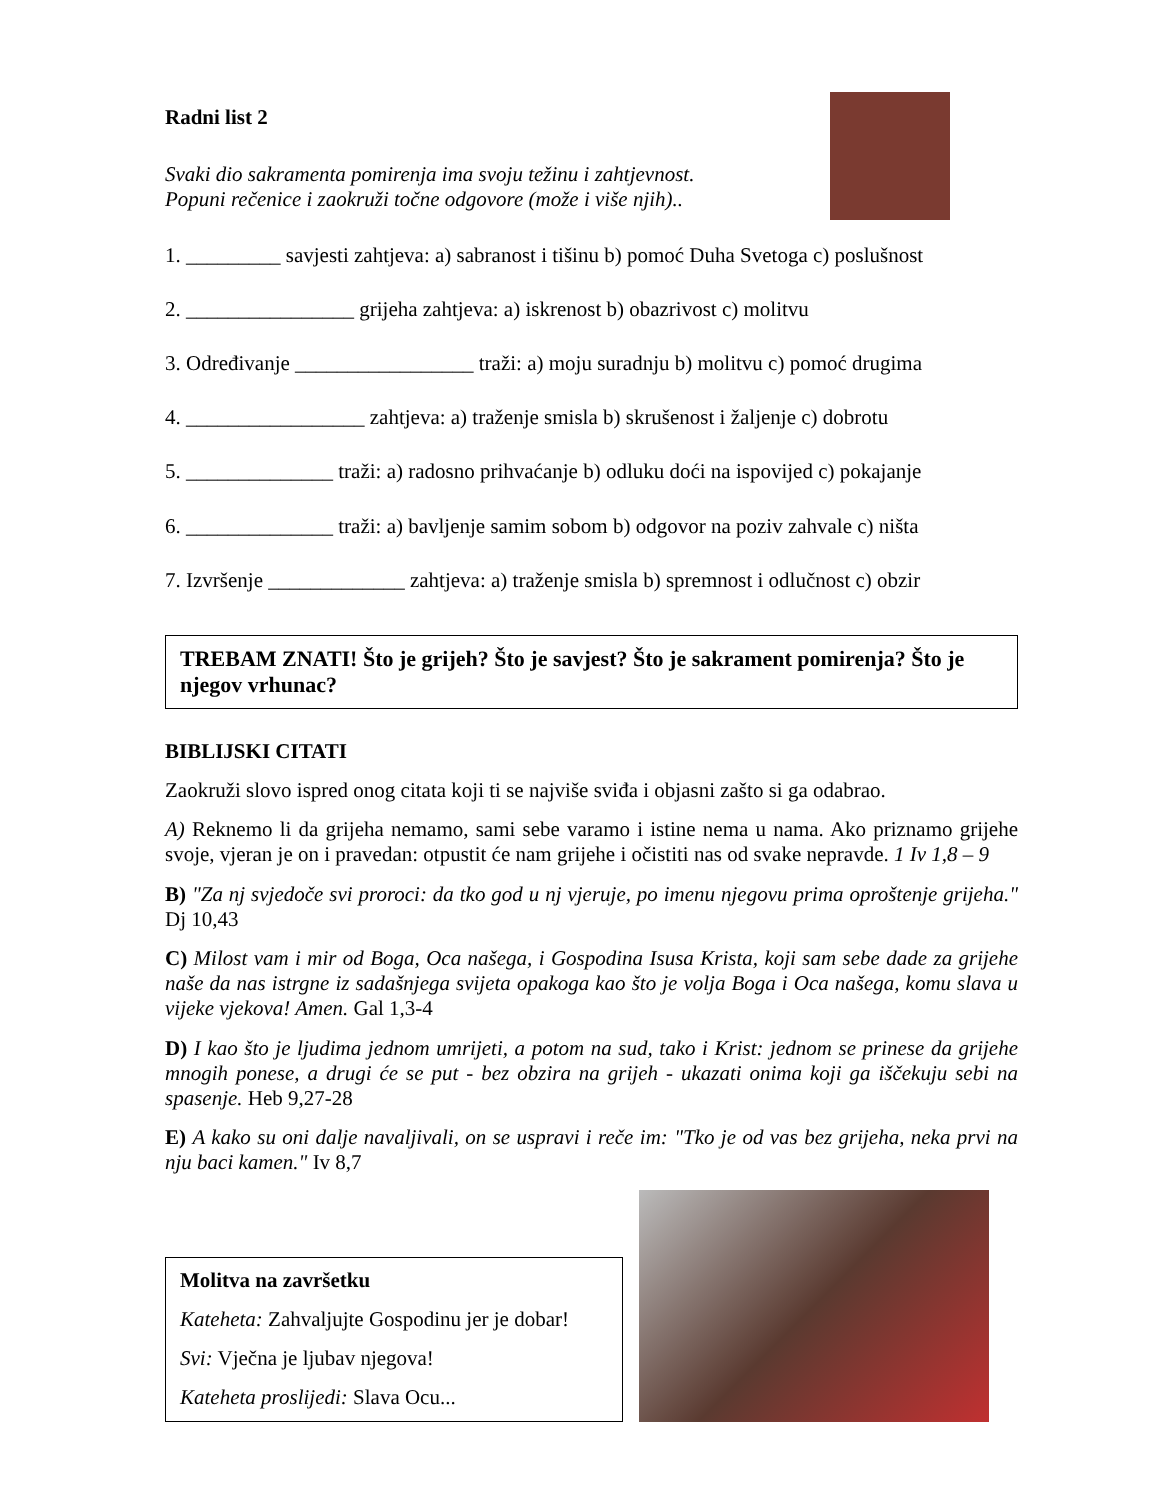Radni list 2
Svaki dio sakramenta pomirenja ima svoju težinu i zahtjevnost.
Popuni rečenice i zaokruži točne odgovore (može i više njih)..
1. _________ savjesti zahtjeva: a) sabranost i tišinu b) pomoć Duha Svetoga c) poslušnost
2. ________________ grijeha zahtjeva: a) iskrenost b) obazrivost c) molitvu
3. Određivanje _________________ traži: a) moju suradnju b) molitvu c) pomoć drugima
4. _________________ zahtjeva: a) traženje smisla b) skrušenost i žaljenje c) dobrotu
5. ______________ traži: a) radosno prihvaćanje b) odluku doći na ispovijed c) pokajanje
6. ______________ traži: a) bavljenje samim sobom b) odgovor na poziv zahvale c) ništa
7. Izvršenje _____________ zahtjeva: a) traženje smisla b) spremnost i odlučnost c) obzir
TREBAM ZNATI! Što je grijeh? Što je savjest? Što je sakrament pomirenja? Što je njegov vrhunac?
BIBLIJSKI CITATI
Zaokruži slovo ispred onog citata koji ti se najviše sviđa i objasni zašto si ga odabrao.
A) Reknemo li da grijeha nemamo, sami sebe varamo i istine nema u nama. Ako priznamo grijehe svoje, vjeran je on i pravedan: otpustit će nam grijehe i očistiti nas od svake nepravde. 1 Iv 1,8 – 9
B) "Za nj svjedoče svi proroci: da tko god u nj vjeruje, po imenu njegovu prima oproštenje grijeha." Dj 10,43
C) Milost vam i mir od Boga, Oca našega, i Gospodina Isusa Krista, koji sam sebe dade za grijehe naše da nas istrgne iz sadašnjega svijeta opakoga kao što je volja Boga i Oca našega, komu slava u vijeke vjekova! Amen. Gal 1,3-4
D) I kao što je ljudima jednom umrijeti, a potom na sud, tako i Krist: jednom se prinese da grijehe mnogih ponese, a drugi će se put - bez obzira na grijeh - ukazati onima koji ga iščekuju sebi na spasenje. Heb 9,27-28
E) A kako su oni dalje navaljivali, on se uspravi i reče im: "Tko je od vas bez grijeha, neka prvi na nju baci kamen." Iv 8,7
Molitva na završetku
Kateheta: Zahvaljujte Gospodinu jer je dobar!
Svi: Vječna je ljubav njegova!
Kateheta proslijedi: Slava Ocu...